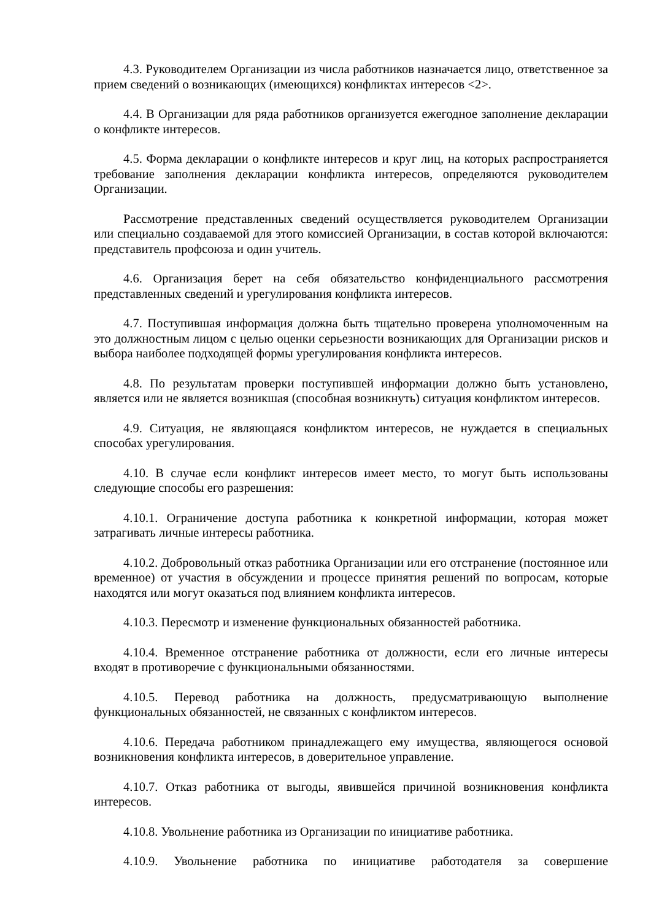4.3. Руководителем Организации из числа работников назначается лицо, ответственное за прием сведений о возникающих (имеющихся) конфликтах интересов <2>.
4.4. В Организации для ряда работников организуется ежегодное заполнение декларации о конфликте интересов.
4.5. Форма декларации о конфликте интересов и круг лиц, на которых распространяется требование заполнения декларации конфликта интересов, определяются руководителем Организации.
Рассмотрение представленных сведений осуществляется руководителем Организации или специально создаваемой для этого комиссией Организации, в состав которой включаются: представитель профсоюза и один учитель.
4.6. Организация берет на себя обязательство конфиденциального рассмотрения представленных сведений и урегулирования конфликта интересов.
4.7. Поступившая информация должна быть тщательно проверена уполномоченным на это должностным лицом с целью оценки серьезности возникающих для Организации рисков и выбора наиболее подходящей формы урегулирования конфликта интересов.
4.8. По результатам проверки поступившей информации должно быть установлено, является или не является возникшая (способная возникнуть) ситуация конфликтом интересов.
4.9. Ситуация, не являющаяся конфликтом интересов, не нуждается в специальных способах урегулирования.
4.10. В случае если конфликт интересов имеет место, то могут быть использованы следующие способы его разрешения:
4.10.1. Ограничение доступа работника к конкретной информации, которая может затрагивать личные интересы работника.
4.10.2. Добровольный отказ работника Организации или его отстранение (постоянное или временное) от участия в обсуждении и процессе принятия решений по вопросам, которые находятся или могут оказаться под влиянием конфликта интересов.
4.10.3. Пересмотр и изменение функциональных обязанностей работника.
4.10.4. Временное отстранение работника от должности, если его личные интересы входят в противоречие с функциональными обязанностями.
4.10.5. Перевод работника на должность, предусматривающую выполнение функциональных обязанностей, не связанных с конфликтом интересов.
4.10.6. Передача работником принадлежащего ему имущества, являющегося основой возникновения конфликта интересов, в доверительное управление.
4.10.7. Отказ работника от выгоды, явившейся причиной возникновения конфликта интересов.
4.10.8. Увольнение работника из Организации по инициативе работника.
4.10.9. Увольнение работника по инициативе работодателя за совершение